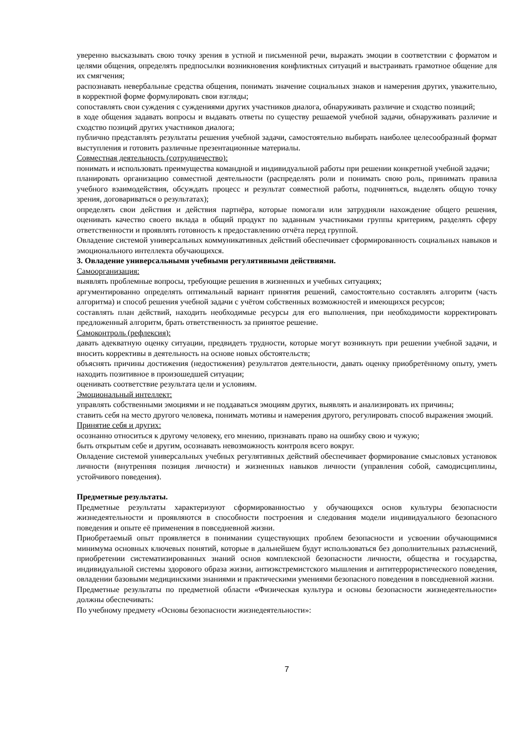уверенно высказывать свою точку зрения в устной и письменной речи, выражать эмоции в соответствии с форматом и целями общения, определять предпосылки возникновения конфликтных ситуаций и выстраивать грамотное общение для их смягчения;
распознавать невербальные средства общения, понимать значение социальных знаков и намерения других, уважительно, в корректной форме формулировать свои взгляды;
сопоставлять свои суждения с суждениями других участников диалога, обнаруживать различие и сходство позиций;
в ходе общения задавать вопросы и выдавать ответы по существу решаемой учебной задачи, обнаруживать различие и сходство позиций других участников диалога;
публично представлять результаты решения учебной задачи, самостоятельно выбирать наиболее целесообразный формат выступления и готовить различные презентационные материалы.
Совместная деятельность (сотрудничество):
понимать и использовать преимущества командной и индивидуальной работы при решении конкретной учебной задачи;
планировать организацию совместной деятельности (распределять роли и понимать свою роль, принимать правила учебного взаимодействия, обсуждать процесс и результат совместной работы, подчиняться, выделять общую точку зрения, договариваться о результатах);
определять свои действия и действия партнёра, которые помогали или затрудняли нахождение общего решения, оценивать качество своего вклада в общий продукт по заданным участниками группы критериям, разделять сферу ответственности и проявлять готовность к предоставлению отчёта перед группой.
Овладение системой универсальных коммуникативных действий обеспечивает сформированность социальных навыков и эмоционального интеллекта обучающихся.
3. Овладение универсальными учебными регулятивными действиями.
Самоорганизация:
выявлять проблемные вопросы, требующие решения в жизненных и учебных ситуациях;
аргументированно определять оптимальный вариант принятия решений, самостоятельно составлять алгоритм (часть алгоритма) и способ решения учебной задачи с учётом собственных возможностей и имеющихся ресурсов;
составлять план действий, находить необходимые ресурсы для его выполнения, при необходимости корректировать предложенный алгоритм, брать ответственность за принятое решение.
Самоконтроль (рефлексия):
давать адекватную оценку ситуации, предвидеть трудности, которые могут возникнуть при решении учебной задачи, и вносить коррективы в деятельность на основе новых обстоятельств;
объяснять причины достижения (недостижения) результатов деятельности, давать оценку приобретённому опыту, уметь находить позитивное в произошедшей ситуации;
оценивать соответствие результата цели и условиям.
Эмоциональный интеллект:
управлять собственными эмоциями и не поддаваться эмоциям других, выявлять и анализировать их причины;
ставить себя на место другого человека, понимать мотивы и намерения другого, регулировать способ выражения эмоций.
Принятие себя и других:
осознанно относиться к другому человеку, его мнению, признавать право на ошибку свою и чужую;
быть открытым себе и другим, осознавать невозможность контроля всего вокруг.
Овладение системой универсальных учебных регулятивных действий обеспечивает формирование смысловых установок личности (внутренняя позиция личности) и жизненных навыков личности (управления собой, самодисциплины, устойчивого поведения).
Предметные результаты.
Предметные результаты характеризуют сформированностью у обучающихся основ культуры безопасности жизнедеятельности и проявляются в способности построения и следования модели индивидуального безопасного поведения и опыте её применения в повседневной жизни.
Приобретаемый опыт проявляется в понимании существующих проблем безопасности и усвоении обучающимися минимума основных ключевых понятий, которые в дальнейшем будут использоваться без дополнительных разъяснений, приобретении систематизированных знаний основ комплексной безопасности личности, общества и государства, индивидуальной системы здорового образа жизни, антиэкстремистского мышления и антитеррористического поведения, овладении базовыми медицинскими знаниями и практическими умениями безопасного поведения в повседневной жизни.
Предметные результаты по предметной области «Физическая культура и основы безопасности жизнедеятельности» должны обеспечивать:
По учебному предмету «Основы безопасности жизнедеятельности»:
7